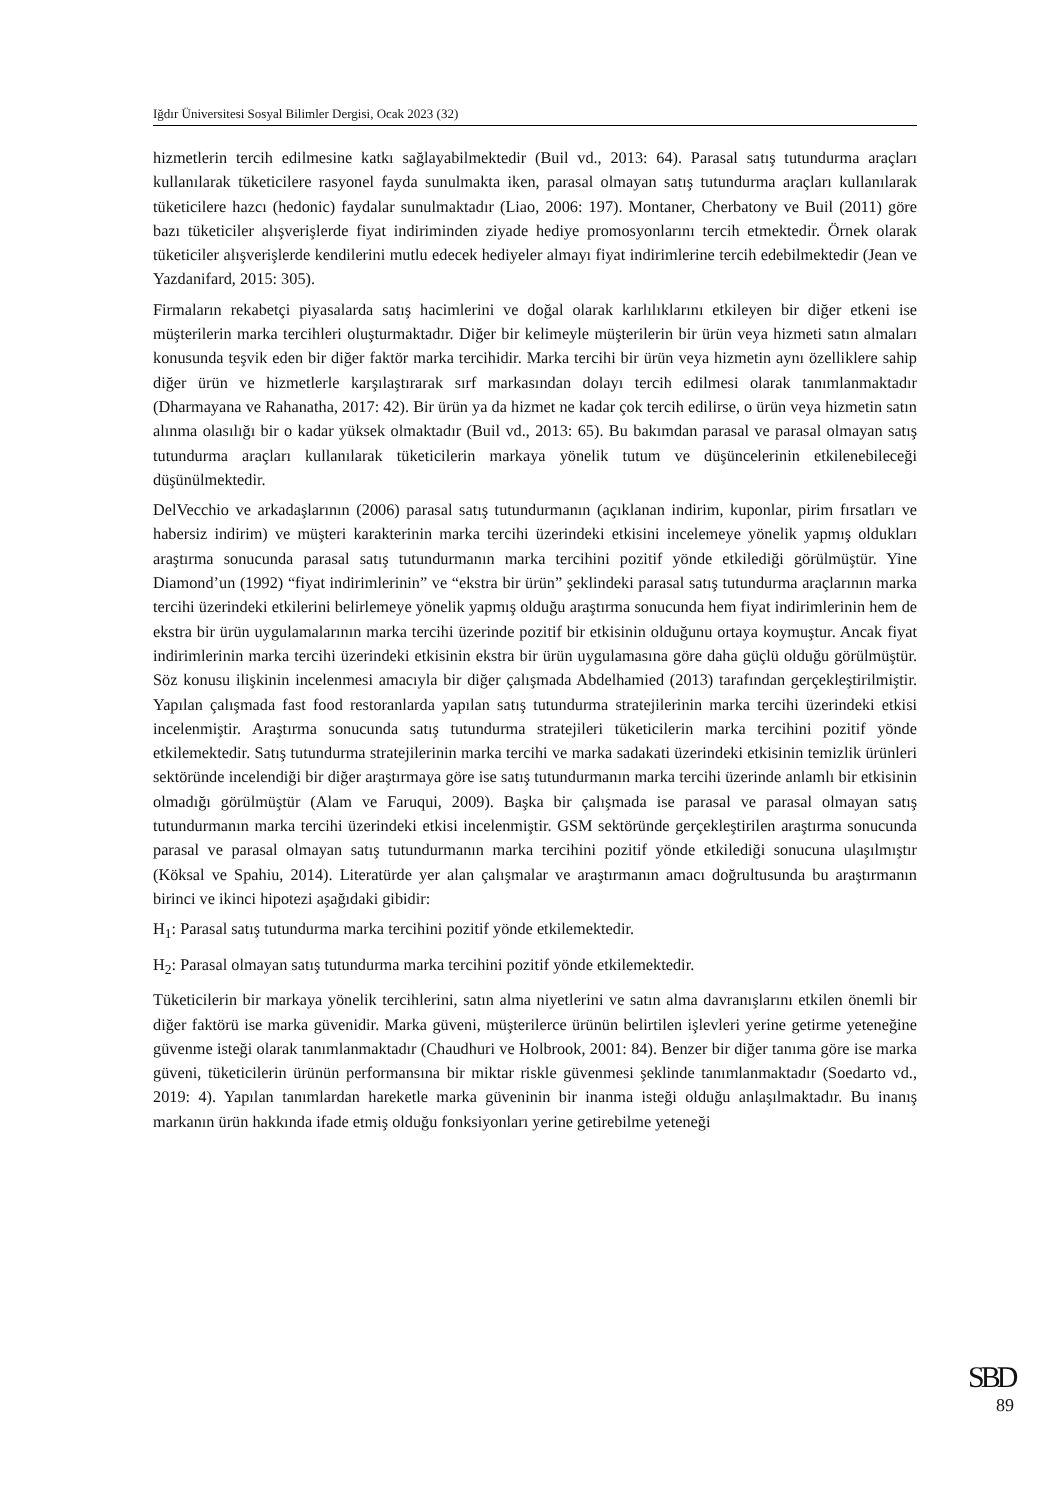Iğdır Üniversitesi Sosyal Bilimler Dergisi, Ocak 2023 (32)
hizmetlerin tercih edilmesine katkı sağlayabilmektedir (Buil vd., 2013: 64). Parasal satış tutundurma araçları kullanılarak tüketicilere rasyonel fayda sunulmakta iken, parasal olmayan satış tutundurma araçları kullanılarak tüketicilere hazcı (hedonic) faydalar sunulmaktadır (Liao, 2006: 197). Montaner, Cherbatony ve Buil (2011) göre bazı tüketiciler alışverişlerde fiyat indiriminden ziyade hediye promosyonlarını tercih etmektedir. Örnek olarak tüketiciler alışverişlerde kendilerini mutlu edecek hediyeler almayı fiyat indirimlerine tercih edebilmektedir (Jean ve Yazdanifard, 2015: 305).
Firmaların rekabetçi piyasalarda satış hacimlerini ve doğal olarak karlılıklarını etkileyen bir diğer etkeni ise müşterilerin marka tercihleri oluşturmaktadır. Diğer bir kelimeyle müşterilerin bir ürün veya hizmeti satın almaları konusunda teşvik eden bir diğer faktör marka tercihidir. Marka tercihi bir ürün veya hizmetin aynı özelliklere sahip diğer ürün ve hizmetlerle karşılaştırarak sırf markasından dolayı tercih edilmesi olarak tanımlanmaktadır (Dharmayana ve Rahanatha, 2017: 42). Bir ürün ya da hizmet ne kadar çok tercih edilirse, o ürün veya hizmetin satın alınma olasılığı bir o kadar yüksek olmaktadır (Buil vd., 2013: 65). Bu bakımdan parasal ve parasal olmayan satış tutundurma araçları kullanılarak tüketicilerin markaya yönelik tutum ve düşüncelerinin etkilenebileceği düşünülmektedir.
DelVecchio ve arkadaşlarının (2006) parasal satış tutundurmanın (açıklanan indirim, kuponlar, pirim fırsatları ve habersiz indirim) ve müşteri karakterinin marka tercihi üzerindeki etkisini incelemeye yönelik yapmış oldukları araştırma sonucunda parasal satış tutundurmanın marka tercihini pozitif yönde etkilediği görülmüştür. Yine Diamond’un (1992) “fiyat indirimlerinin” ve “ekstra bir ürün” şeklindeki parasal satış tutundurma araçlarının marka tercihi üzerindeki etkilerini belirlemeye yönelik yapmış olduğu araştırma sonucunda hem fiyat indirimlerinin hem de ekstra bir ürün uygulamalarının marka tercihi üzerinde pozitif bir etkisinin olduğunu ortaya koymuştur. Ancak fiyat indirimlerinin marka tercihi üzerindeki etkisinin ekstra bir ürün uygulamasına göre daha güçlü olduğu görülmüştür. Söz konusu ilişkinin incelenmesi amacıyla bir diğer çalışmada Abdelhamied (2013) tarafından gerçekleştirilmiştir. Yapılan çalışmada fast food restoranlarda yapılan satış tutundurma stratejilerinin marka tercihi üzerindeki etkisi incelenmiştir. Araştırma sonucunda satış tutundurma stratejileri tüketicilerin marka tercihini pozitif yönde etkilemektedir. Satış tutundurma stratejilerinin marka tercihi ve marka sadakati üzerindeki etkisinin temizlik ürünleri sektöründe incelendiği bir diğer araştırmaya göre ise satış tutundurmanın marka tercihi üzerinde anlamlı bir etkisinin olmadığı görülmüştür (Alam ve Faruqui, 2009). Başka bir çalışmada ise parasal ve parasal olmayan satış tutundurmanın marka tercihi üzerindeki etkisi incelenmiştir. GSM sektöründe gerçekleştirilen araştırma sonucunda parasal ve parasal olmayan satış tutundurmanın marka tercihini pozitif yönde etkilediği sonucuna ulaşılmıştır (Köksal ve Spahiu, 2014). Literatürde yer alan çalışmalar ve araştırmanın amacı doğrultusunda bu araştırmanın birinci ve ikinci hipotezi aşağıdaki gibidir:
H<sub>1</sub>: Parasal satış tutundurma marka tercihini pozitif yönde etkilemektedir.
H<sub>2</sub>: Parasal olmayan satış tutundurma marka tercihini pozitif yönde etkilemektedir.
Tüketicilerin bir markaya yönelik tercihlerini, satın alma niyetlerini ve satın alma davranışlarını etkilen önemli bir diğer faktörü ise marka güvenidir. Marka güveni, müşterilerce ürünün belirtilen işlevleri yerine getirme yeteneğine güvenme isteği olarak tanımlanmaktadır (Chaudhuri ve Holbrook, 2001: 84). Benzer bir diğer tanıma göre ise marka güveni, tüketicilerin ürünün performansına bir miktar riskle güvenmesi şeklinde tanımlanmaktadır (Soedarto vd., 2019: 4). Yapılan tanımlardan hareketle marka güveninin bir inanma isteği olduğu anlaşılmaktadır. Bu inanış markanın ürün hakkında ifade etmiş olduğu fonksiyonları yerine getirebilme yeteneği
SBD
89